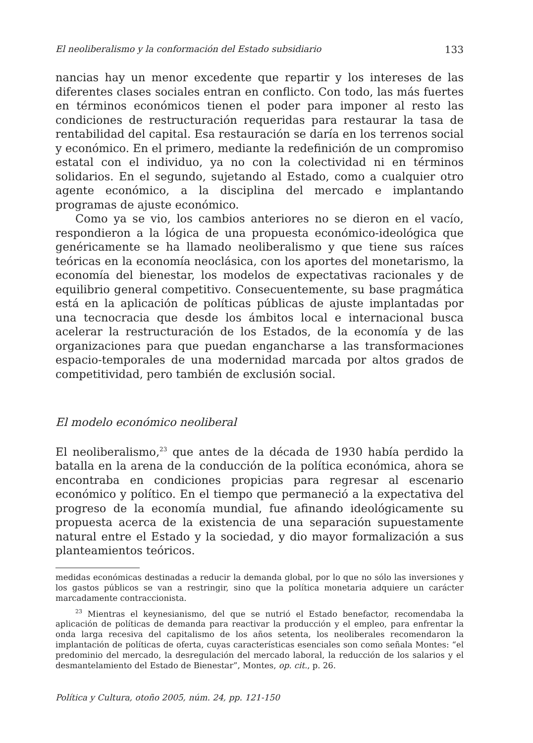El neoliberalismo y la conformación del Estado subsidiario 133
nancias hay un menor excedente que repartir y los intereses de las diferentes clases sociales entran en conflicto. Con todo, las más fuertes en términos económicos tienen el poder para imponer al resto las condiciones de restructuración requeridas para restaurar la tasa de rentabilidad del capital. Esa restauración se daría en los terrenos social y económico. En el primero, mediante la redefinición de un compromiso estatal con el individuo, ya no con la colectividad ni en términos solidarios. En el segundo, sujetando al Estado, como a cualquier otro agente económico, a la disciplina del mercado e implantando programas de ajuste económico.
Como ya se vio, los cambios anteriores no se dieron en el vacío, respondieron a la lógica de una propuesta económico-ideológica que genéricamente se ha llamado neoliberalismo y que tiene sus raíces teóricas en la economía neoclásica, con los aportes del monetarismo, la economía del bienestar, los modelos de expectativas racionales y de equilibrio general competitivo. Consecuentemente, su base pragmática está en la aplicación de políticas públicas de ajuste implantadas por una tecnocracia que desde los ámbitos local e internacional busca acelerar la restructuración de los Estados, de la economía y de las organizaciones para que puedan engancharse a las transformaciones espacio-temporales de una modernidad marcada por altos grados de competitividad, pero también de exclusión social.
El modelo económico neoliberal
El neoliberalismo,<sup>23</sup> que antes de la década de 1930 había perdido la batalla en la arena de la conducción de la política económica, ahora se encontraba en condiciones propicias para regresar al escenario económico y político. En el tiempo que permaneció a la expectativa del progreso de la economía mundial, fue afinando ideológicamente su propuesta acerca de la existencia de una separación supuestamente natural entre el Estado y la sociedad, y dio mayor formalización a sus planteamientos teóricos.
medidas económicas destinadas a reducir la demanda global, por lo que no sólo las inversiones y los gastos públicos se van a restringir, sino que la política monetaria adquiere un carácter marcadamente contraccionista.
<sup>23</sup> Mientras el keynesianismo, del que se nutrió el Estado benefactor, recomendaba la aplicación de políticas de demanda para reactivar la producción y el empleo, para enfrentar la onda larga recesiva del capitalismo de los años setenta, los neoliberales recomendaron la implantación de políticas de oferta, cuyas características esenciales son como señala Montes: “el predominio del mercado, la desregulación del mercado laboral, la reducción de los salarios y el desmantelamiento del Estado de Bienestar”, Montes, op. cit., p. 26.
Política y Cultura, otoño 2005, núm. 24, pp. 121-150